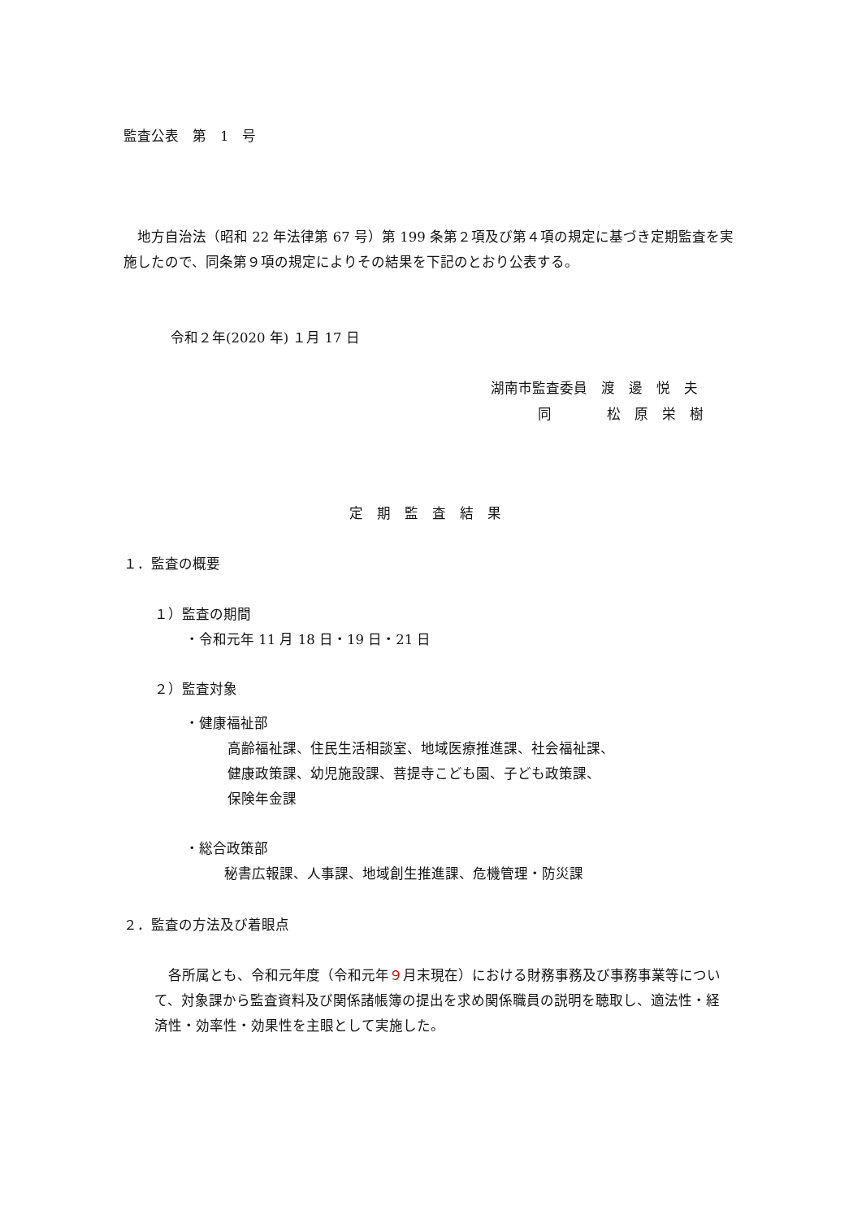監査公表　第　1　号
　地方自治法（昭和 22 年法律第 67 号）第 199 条第２項及び第４項の規定に基づき定期監査を実施したので、同条第９項の規定によりその結果を下記のとおり公表する。
令和２年(2020 年) １月 17 日
湖南市監査委員　渡　邊　悦　夫
同　　　　松　原　栄　樹
定　期　監　査　結　果
１．監査の概要
１）監査の期間
・令和元年 11 月 18 日・19 日・21 日
２）監査対象
・健康福祉部
高齢福祉課、住民生活相談室、地域医療推進課、社会福祉課、
健康政策課、幼児施設課、菩提寺こども園、子ども政策課、
保険年金課
・総合政策部
秘書広報課、人事課、地域創生推進課、危機管理・防災課
２．監査の方法及び着眼点
　各所属とも、令和元年度（令和元年９月末現在）における財務事務及び事務事業等について、対象課から監査資料及び関係諸帳簿の提出を求め関係職員の説明を聴取し、適法性・経済性・効率性・効果性を主眼として実施した。